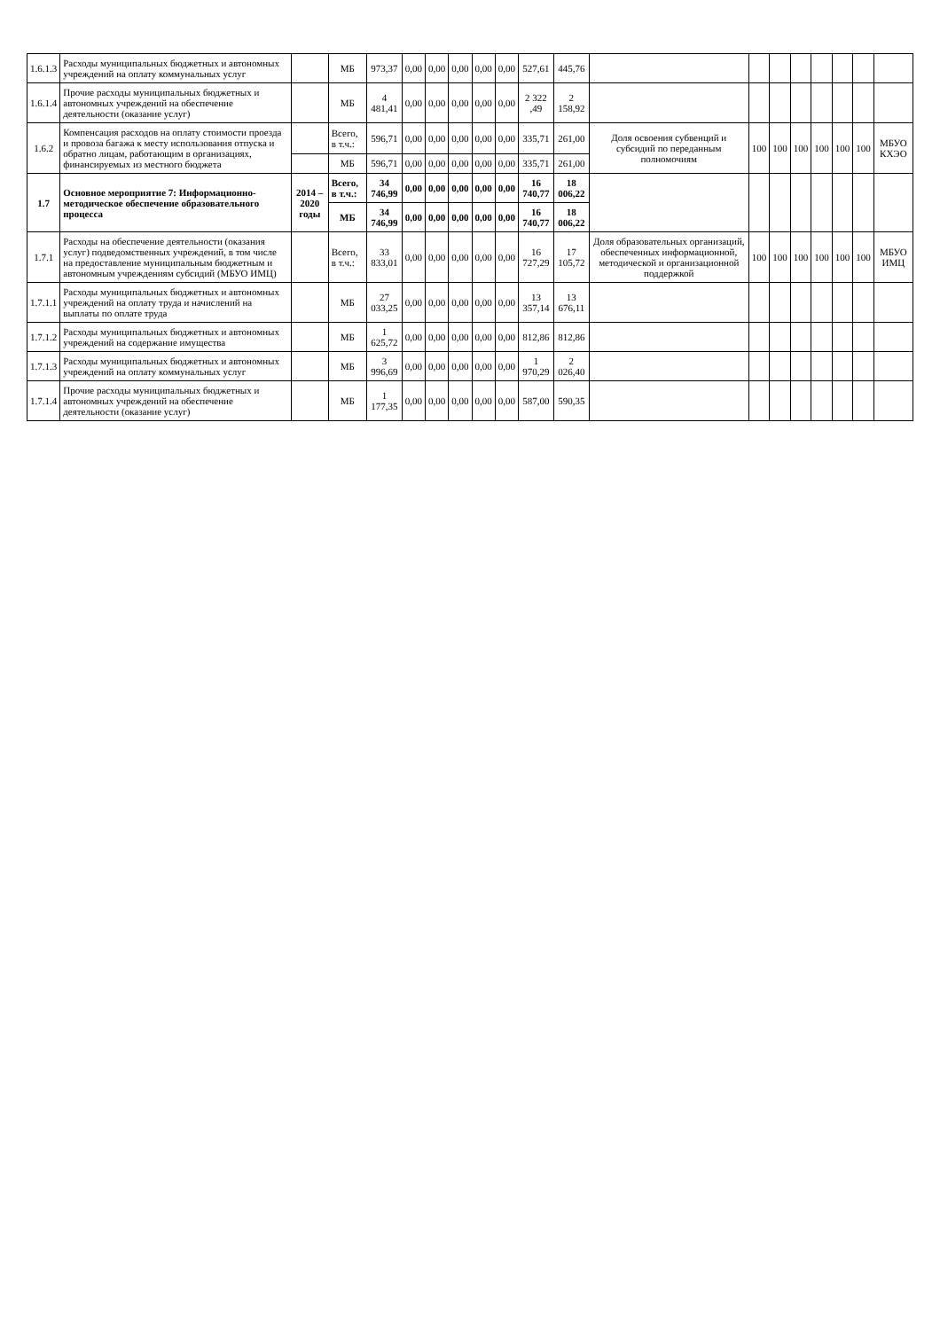| 1.6.1.3 | Расходы муниципальных бюджетных и автономных учреждений на оплату коммунальных услуг | | МБ | 973,37 | 0,00 | 0,00 | 0,00 | 0,00 | 0,00 | 527,61 | 445,76 | | | | | | | | |
| 1.6.1.4 | Прочие расходы муниципальных бюджетных и автономных учреждений на обеспечение деятельности (оказание услуг) | | МБ | 4 481,41 | 0,00 | 0,00 | 0,00 | 0,00 | 0,00 | 2 322 ,49 | 2 158,92 | | | | | | | | |
| 1.6.2 | Компенсация расходов на оплату стоимости проезда и провоза багажа к месту использования отпуска и обратно лицам, работающим в организациях, финансируемых из местного бюджета | | Всего, в т.ч.: | 596,71 | 0,00 | 0,00 | 0,00 | 0,00 | 0,00 | 335,71 | 261,00 | Доля освоения субвенций и субсидий по переданным полномочиям | 100 | 100 | 100 | 100 | 100 | 100 | МБУО КХЭО |
| | | | МБ | 596,71 | 0,00 | 0,00 | 0,00 | 0,00 | 0,00 | 335,71 | 261,00 | | | | | | | | |
| 1.7 | Основное мероприятие 7: Информационно-методическое обеспечение образовательного процесса | 2014 – 2020 годы | Всего, в т.ч.: | 34 746,99 | 0,00 | 0,00 | 0,00 | 0,00 | 0,00 | 16 740,77 | 18 006,22 | | | | | | | | |
| | | | МБ | 34 746,99 | 0,00 | 0,00 | 0,00 | 0,00 | 0,00 | 16 740,77 | 18 006,22 | | | | | | | | |
| 1.7.1 | Расходы на обеспечение деятельности (оказания услуг) подведомственных учреждений, в том числе на предоставление муниципальным бюджетным и автономным учреждениям субсидий (МБУО ИМЦ) | | Всего, в т.ч.: | 33 833,01 | 0,00 | 0,00 | 0,00 | 0,00 | 0,00 | 16 727,29 | 17 105,72 | Доля образовательных организаций, обеспеченных информационной, методической и организационной поддержкой | 100 | 100 | 100 | 100 | 100 | 100 | МБУО ИМЦ |
| 1.7.1.1 | Расходы муниципальных бюджетных и автономных учреждений на оплату труда и начислений на выплаты по оплате труда | | МБ | 27 033,25 | 0,00 | 0,00 | 0,00 | 0,00 | 0,00 | 13 357,14 | 13 676,11 | | | | | | | | |
| 1.7.1.2 | Расходы муниципальных бюджетных и автономных учреждений на содержание имущества | | МБ | 1 625,72 | 0,00 | 0,00 | 0,00 | 0,00 | 0,00 | 812,86 | 812,86 | | | | | | | | |
| 1.7.1.3 | Расходы муниципальных бюджетных и автономных учреждений на оплату коммунальных услуг | | МБ | 3 996,69 | 0,00 | 0,00 | 0,00 | 0,00 | 0,00 | 1 970,29 | 2 026,40 | | | | | | | | |
| 1.7.1.4 | Прочие расходы муниципальных бюджетных и автономных учреждений на обеспечение деятельности (оказание услуг) | | МБ | 1 177,35 | 0,00 | 0,00 | 0,00 | 0,00 | 0,00 | 587,00 | 590,35 | | | | | | | | |